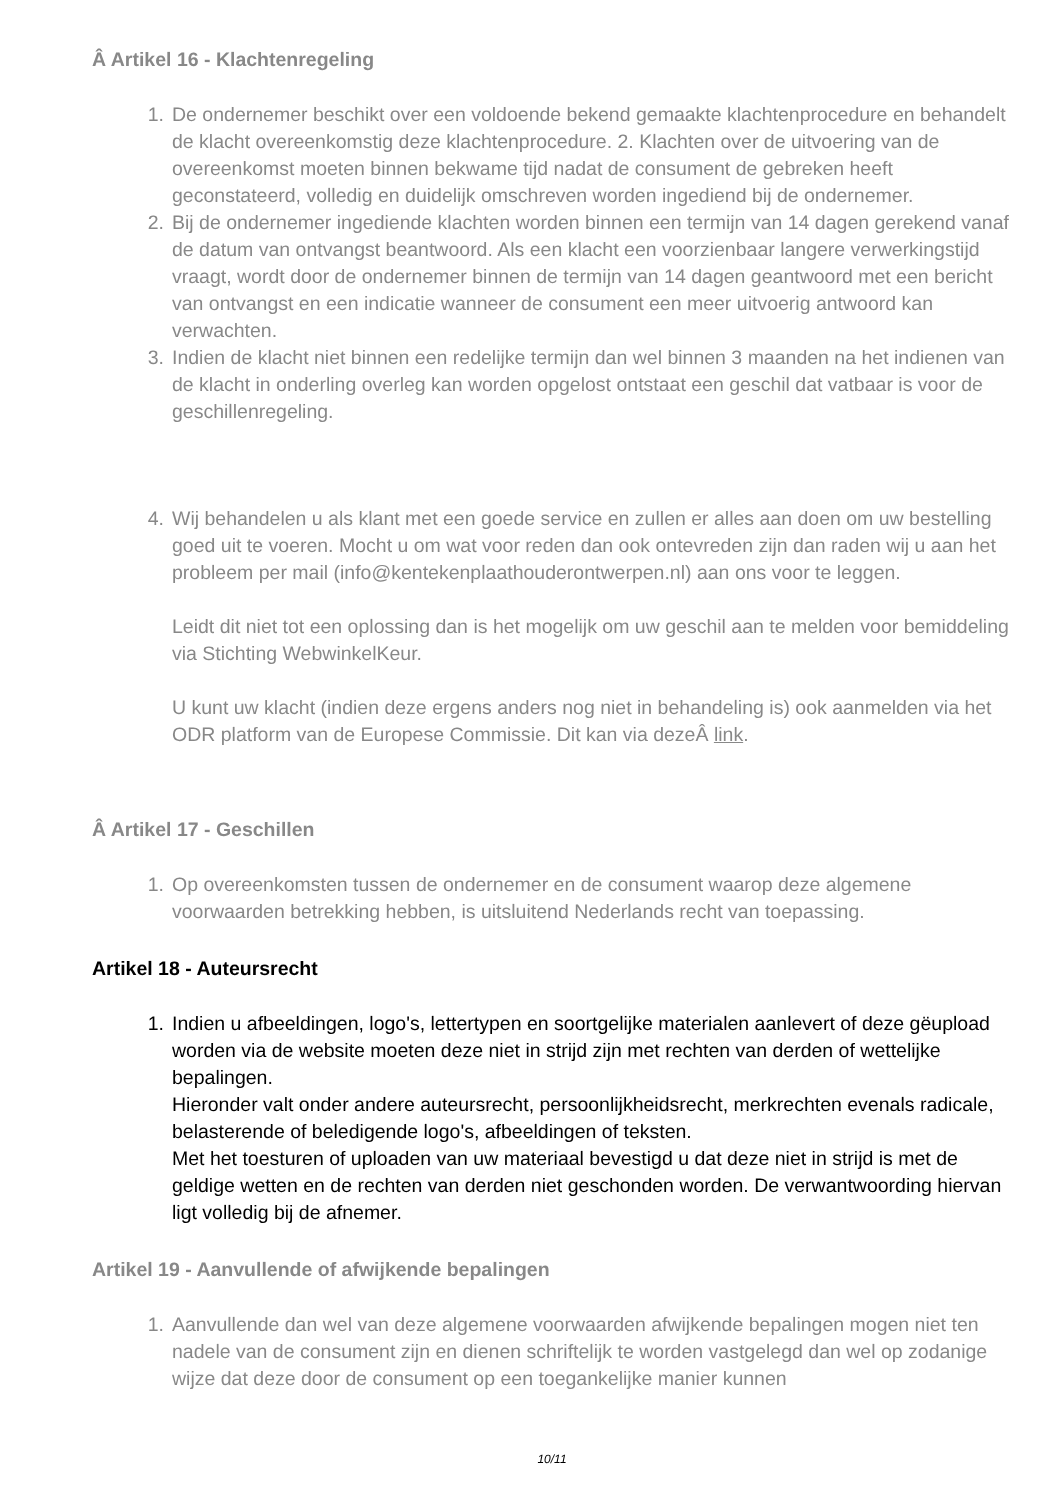Â Artikel 16 - Klachtenregeling
1. De ondernemer beschikt over een voldoende bekend gemaakte klachtenprocedure en behandelt de klacht overeenkomstig deze klachtenprocedure. 2. Klachten over de uitvoering van de overeenkomst moeten binnen bekwame tijd nadat de consument de gebreken heeft geconstateerd, volledig en duidelijk omschreven worden ingediend bij de ondernemer.
2. Bij de ondernemer ingediende klachten worden binnen een termijn van 14 dagen gerekend vanaf de datum van ontvangst beantwoord. Als een klacht een voorzienbaar langere verwerkingstijd vraagt, wordt door de ondernemer binnen de termijn van 14 dagen geantwoord met een bericht van ontvangst en een indicatie wanneer de consument een meer uitvoerig antwoord kan verwachten.
3. Indien de klacht niet binnen een redelijke termijn dan wel binnen 3 maanden na het indienen van de klacht in onderling overleg kan worden opgelost ontstaat een geschil dat vatbaar is voor de geschillenregeling.
4. Wij behandelen u als klant met een goede service en zullen er alles aan doen om uw bestelling goed uit te voeren. Mocht u om wat voor reden dan ook ontevreden zijn dan raden wij u aan het probleem per mail (info@kentekenplaathouderontwerpen.nl) aan ons voor te leggen.
Leidt dit niet tot een oplossing dan is het mogelijk om uw geschil aan te melden voor bemiddeling via Stichting WebwinkelKeur.
U kunt uw klacht (indien deze ergens anders nog niet in behandeling is) ook aanmelden via het ODR platform van de Europese Commissie. Dit kan via dezeÂ link.
Â Artikel 17 - Geschillen
1. Op overeenkomsten tussen de ondernemer en de consument waarop deze algemene voorwaarden betrekking hebben, is uitsluitend Nederlands recht van toepassing.
Artikel 18 - Auteursrecht
1. Indien u afbeeldingen, logo's, lettertypen en soortgelijke materialen aanlevert of deze gëupload worden via de website moeten deze niet in strijd zijn met rechten van derden of wettelijke bepalingen.
Hieronder valt onder andere auteursrecht, persoonlijkheidsrecht, merkrechten evenals radicale, belasterende of beledigende logo's, afbeeldingen of teksten.
Met het toesturen of uploaden van uw materiaal bevestigd u dat deze niet in strijd is met de geldige wetten en de rechten van derden niet geschonden worden. De verwantwoording hiervan ligt volledig bij de afnemer.
Artikel 19 - Aanvullende of afwijkende bepalingen
1. Aanvullende dan wel van deze algemene voorwaarden afwijkende bepalingen mogen niet ten nadele van de consument zijn en dienen schriftelijk te worden vastgelegd dan wel op zodanige wijze dat deze door de consument op een toegankelijke manier kunnen
10/11